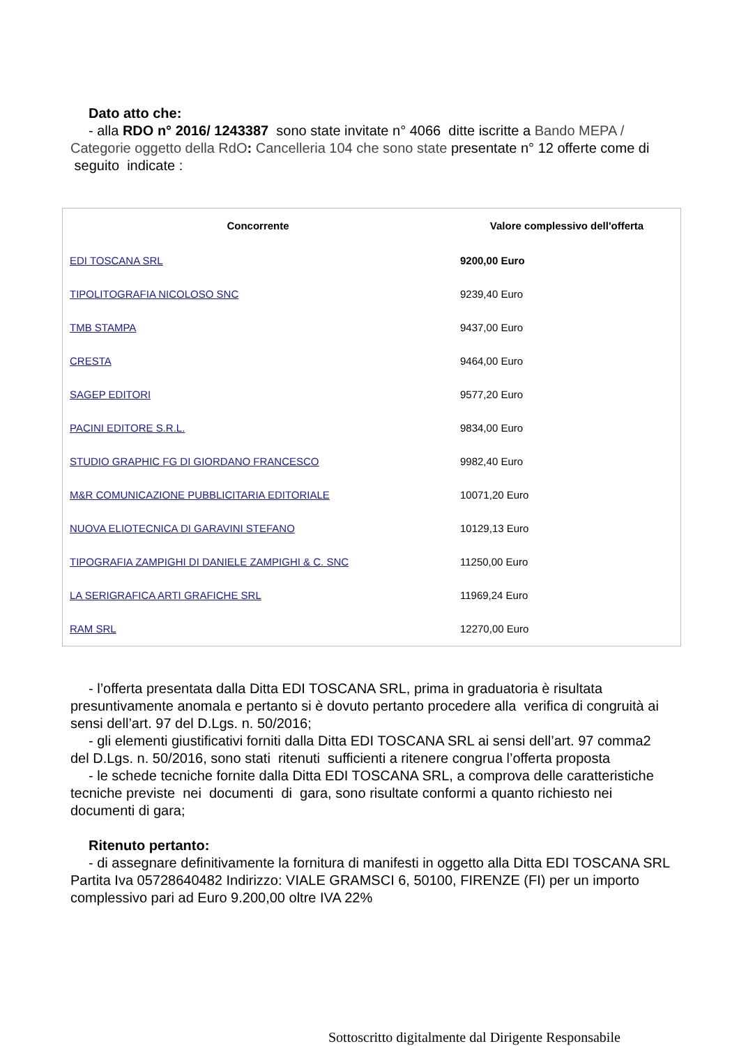Dato atto che:
- alla RDO n° 2016/ 1243387 sono state invitate n° 4066 ditte iscritte a Bando MEPA / Categorie oggetto della RdO: Cancelleria 104 che sono state presentate n° 12 offerte come di seguito indicate :
| Concorrente | Valore complessivo dell'offerta |
| --- | --- |
| EDI TOSCANA SRL | 9200,00 Euro |
| TIPOLITOGRAFIA NICOLOSO SNC | 9239,40 Euro |
| TMB STAMPA | 9437,00 Euro |
| CRESTA | 9464,00 Euro |
| SAGEP EDITORI | 9577,20 Euro |
| PACINI EDITORE S.R.L. | 9834,00 Euro |
| STUDIO GRAPHIC FG DI GIORDANO FRANCESCO | 9982,40 Euro |
| M&R COMUNICAZIONE PUBBLICITARIA EDITORIALE | 10071,20 Euro |
| NUOVA ELIOTECNICA DI GARAVINI STEFANO | 10129,13 Euro |
| TIPOGRAFIA ZAMPIGHI DI DANIELE ZAMPIGHI & C. SNC | 11250,00 Euro |
| LA SERIGRAFICA ARTI GRAFICHE SRL | 11969,24 Euro |
| RAM SRL | 12270,00 Euro |
- l’offerta presentata dalla Ditta EDI TOSCANA SRL, prima in graduatoria è risultata presuntivamente anomala e pertanto si è dovuto pertanto procedere alla verifica di congruità ai sensi dell’art. 97 del D.Lgs. n. 50/2016;
- gli elementi giustificativi forniti dalla Ditta EDI TOSCANA SRL ai sensi dell’art. 97 comma2 del D.Lgs. n. 50/2016, sono stati ritenuti sufficienti a ritenere congrua l’offerta proposta
- le schede tecniche fornite dalla Ditta EDI TOSCANA SRL, a comprova delle caratteristiche tecniche previste nei documenti di gara, sono risultate conformi a quanto richiesto nei documenti di gara;
Ritenuto pertanto:
- di assegnare definitivamente la fornitura di manifesti in oggetto alla Ditta EDI TOSCANA SRL Partita Iva 05728640482 Indirizzo: VIALE GRAMSCI 6, 50100, FIRENZE (FI) per un importo complessivo pari ad Euro 9.200,00 oltre IVA 22%
Sottoscritto digitalmente dal Dirigente Responsabile